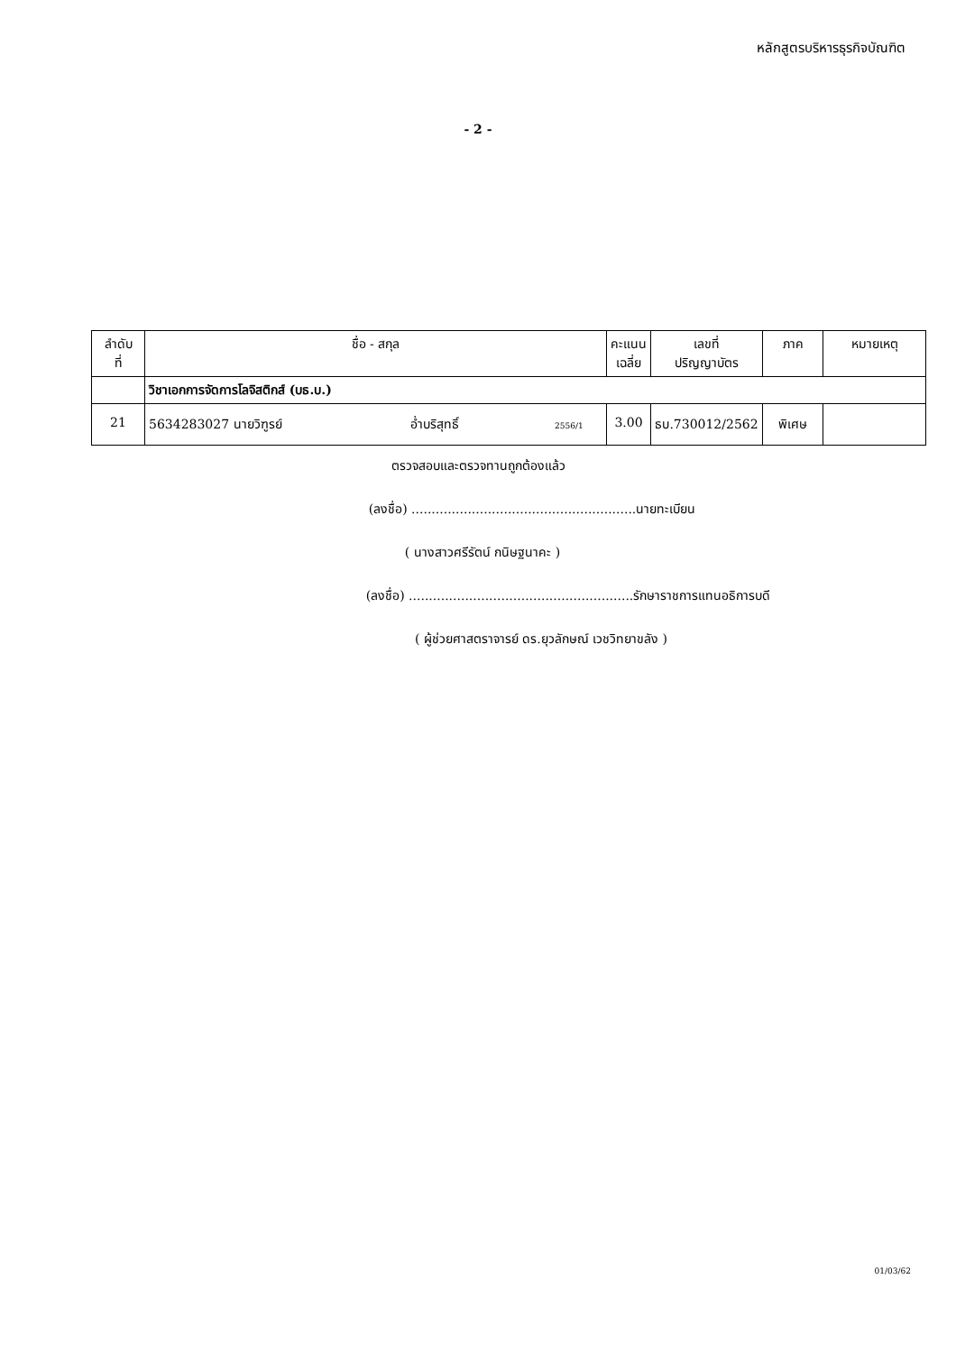หลักสูตรบริหารธุรกิจบัณฑิต
- 2 -
| ลำดับ ที่ | ชื่อ - สกุล | คะแนน เฉลี่ย | เลขที่ ปริญญาบัตร | ภาค | หมายเหตุ |
| --- | --- | --- | --- | --- | --- |
| | วิชาเอกการจัดการโลจิสติกส์ (บธ.บ.) | | | | |
| 21 | 5634283027 นายวิฑูรย์ อ่ำบริสุทธิ์ 2556/1 | 3.00 | ธบ.730012/2562 | พิเศษ | |
ตรวจสอบและตรวจทานถูกต้องแล้ว
(ลงชื่อ) ........................................................นายทะเบียน
( นางสาวศรีรัตน์ กนิษฐนาคะ )
(ลงชื่อ) ........................................................รักษาราชการแทนอธิการบดี
( ผู้ช่วยศาสตราจารย์ ดร.ยุวลักษณ์ เวชวิทยาขลัง )
01/03/62